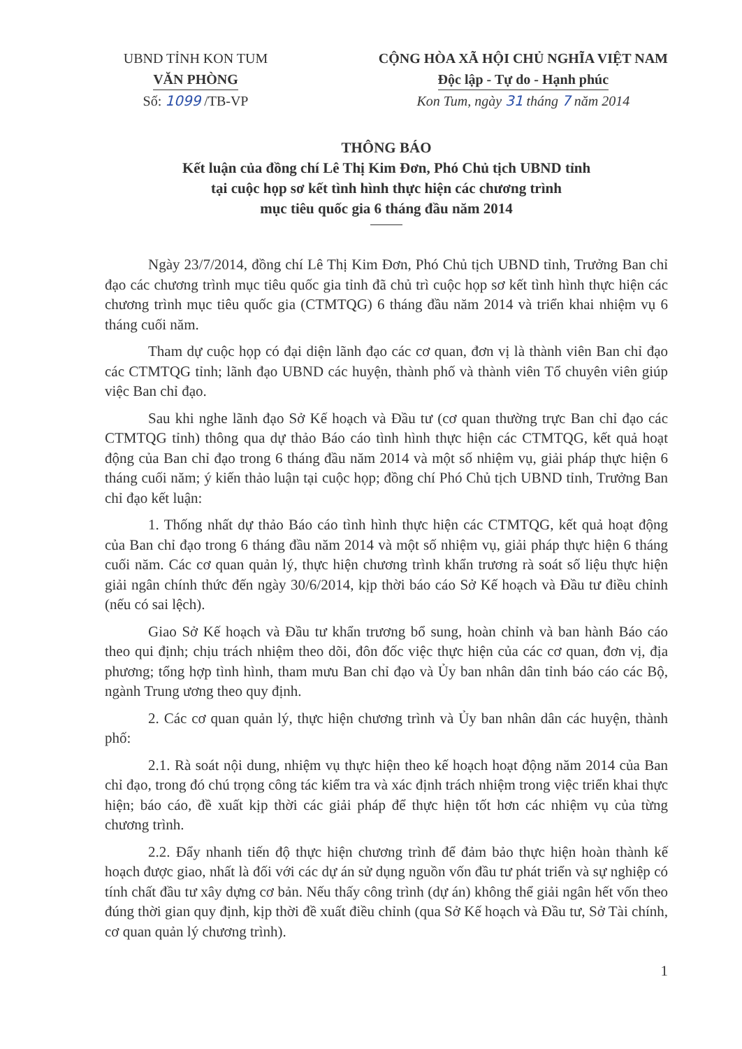UBND TỈNH KON TUM
VĂN PHÒNG
Số: 1099 /TB-VP
CỘNG HÒA XÃ HỘI CHỦ NGHĨA VIỆT NAM
Độc lập - Tự do - Hạnh phúc
Kon Tum, ngày 31 tháng 7 năm 2014
THÔNG BÁO
Kết luận của đồng chí Lê Thị Kim Đơn, Phó Chủ tịch UBND tỉnh
tại cuộc họp sơ kết tình hình thực hiện các chương trình
mục tiêu quốc gia 6 tháng đầu năm 2014
Ngày 23/7/2014, đồng chí Lê Thị Kim Đơn, Phó Chủ tịch UBND tỉnh, Trưởng Ban chỉ đạo các chương trình mục tiêu quốc gia tỉnh đã chủ trì cuộc họp sơ kết tình hình thực hiện các chương trình mục tiêu quốc gia (CTMTQG) 6 tháng đầu năm 2014 và triển khai nhiệm vụ 6 tháng cuối năm.
Tham dự cuộc họp có đại diện lãnh đạo các cơ quan, đơn vị là thành viên Ban chỉ đạo các CTMTQG tỉnh; lãnh đạo UBND các huyện, thành phố và thành viên Tổ chuyên viên giúp việc Ban chỉ đạo.
Sau khi nghe lãnh đạo Sở Kế hoạch và Đầu tư (cơ quan thường trực Ban chỉ đạo các CTMTQG tỉnh) thông qua dự thảo Báo cáo tình hình thực hiện các CTMTQG, kết quả hoạt động của Ban chỉ đạo trong 6 tháng đầu năm 2014 và một số nhiệm vụ, giải pháp thực hiện 6 tháng cuối năm; ý kiến thảo luận tại cuộc họp; đồng chí Phó Chủ tịch UBND tỉnh, Trưởng Ban chỉ đạo kết luận:
1. Thống nhất dự thảo Báo cáo tình hình thực hiện các CTMTQG, kết quả hoạt động của Ban chỉ đạo trong 6 tháng đầu năm 2014 và một số nhiệm vụ, giải pháp thực hiện 6 tháng cuối năm. Các cơ quan quản lý, thực hiện chương trình khẩn trương rà soát số liệu thực hiện giải ngân chính thức đến ngày 30/6/2014, kịp thời báo cáo Sở Kế hoạch và Đầu tư điều chỉnh (nếu có sai lệch).
Giao Sở Kế hoạch và Đầu tư khẩn trương bổ sung, hoàn chỉnh và ban hành Báo cáo theo qui định; chịu trách nhiệm theo dõi, đôn đốc việc thực hiện của các cơ quan, đơn vị, địa phương; tổng hợp tình hình, tham mưu Ban chỉ đạo và Ủy ban nhân dân tỉnh báo cáo các Bộ, ngành Trung ương theo quy định.
2. Các cơ quan quản lý, thực hiện chương trình và Ủy ban nhân dân các huyện, thành phố:
2.1. Rà soát nội dung, nhiệm vụ thực hiện theo kế hoạch hoạt động năm 2014 của Ban chỉ đạo, trong đó chú trọng công tác kiểm tra và xác định trách nhiệm trong việc triển khai thực hiện; báo cáo, đề xuất kịp thời các giải pháp để thực hiện tốt hơn các nhiệm vụ của từng chương trình.
2.2. Đẩy nhanh tiến độ thực hiện chương trình để đảm bảo thực hiện hoàn thành kế hoạch được giao, nhất là đối với các dự án sử dụng nguồn vốn đầu tư phát triển và sự nghiệp có tính chất đầu tư xây dựng cơ bản. Nếu thấy công trình (dự án) không thể giải ngân hết vốn theo đúng thời gian quy định, kịp thời đề xuất điều chỉnh (qua Sở Kế hoạch và Đầu tư, Sở Tài chính, cơ quan quản lý chương trình).
1